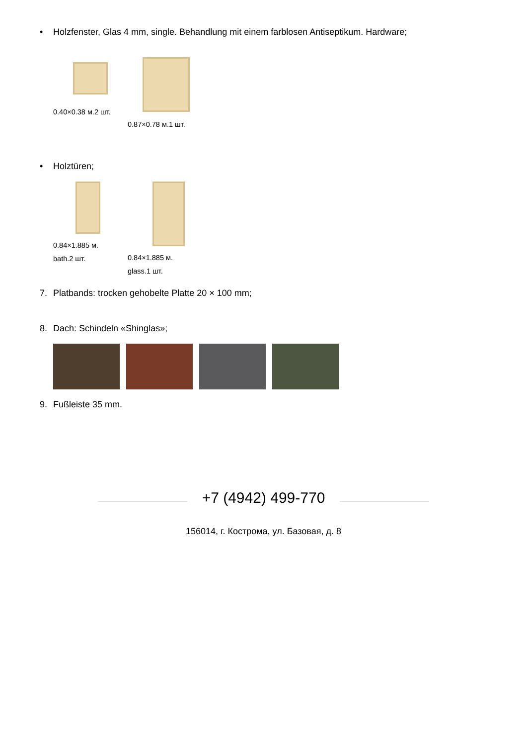• Holzfenster, Glas 4 mm, single. Behandlung mit einem farblosen Antiseptikum. Hardware;
0.40×0.38 м.2 шт.
0.87×0.78 м.1 шт.
• Holztüren;
0.84×1.885 м. bath.2 шт.
0.84×1.885 м. glass.1 шт.
7. Platbands: trocken gehobelte Platte 20 × 100 mm;
8. Dach: Schindeln «Shinglas»;
9. Fußleiste 35 mm.
+7 (4942) 499-770
156014, г. Кострома, ул. Базовая, д. 8